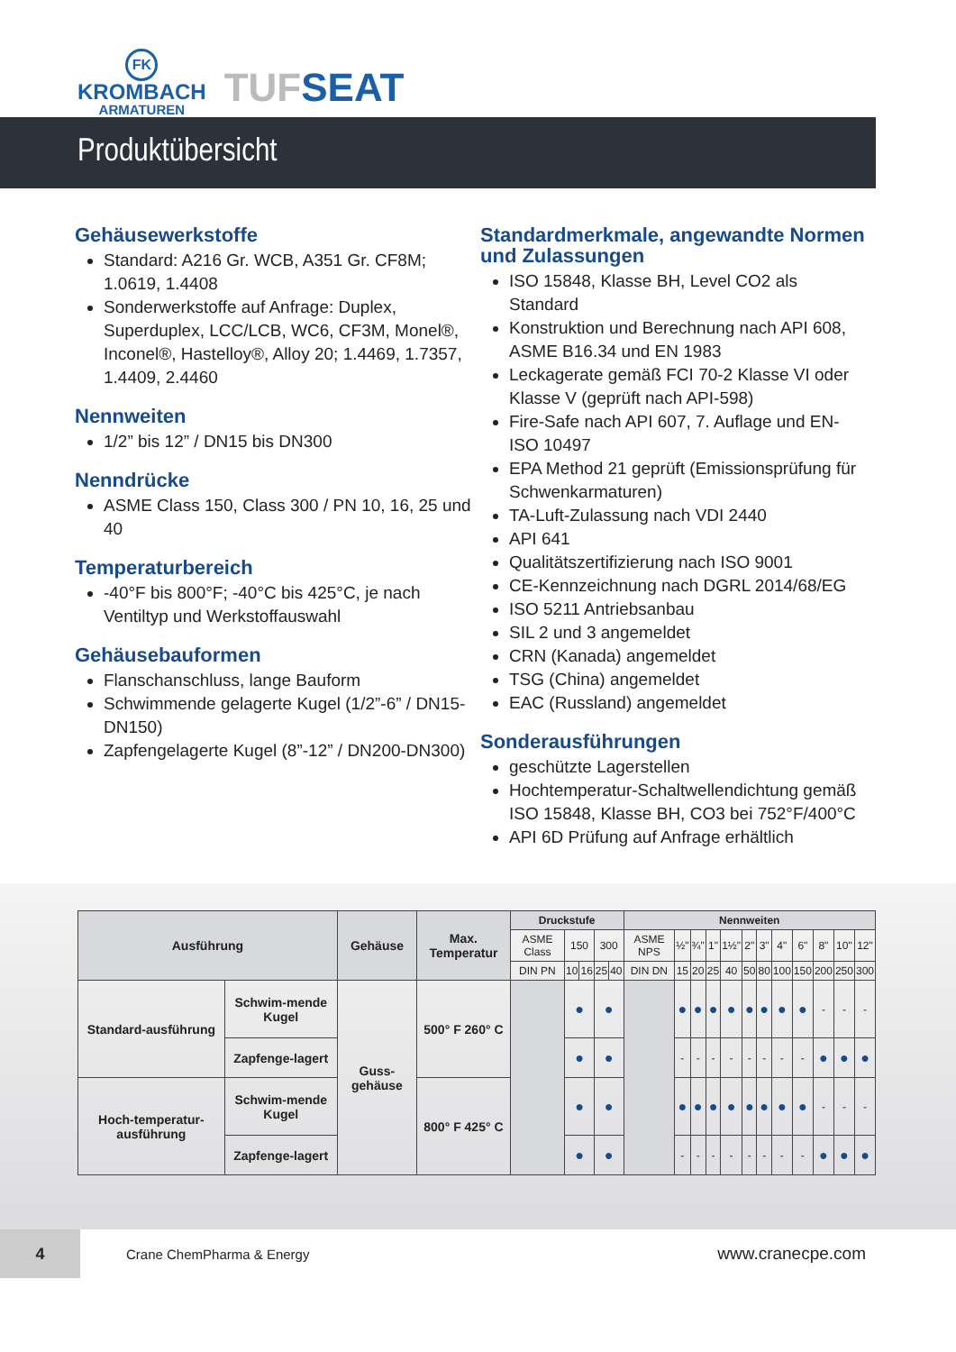FK
KROMBACH
ARMATUREN
TUFSEAT
Produktübersicht
Gehäusewerkstoffe
Standard: A216 Gr. WCB, A351 Gr. CF8M; 1.0619, 1.4408
Sonderwerkstoffe auf Anfrage: Duplex, Superduplex, LCC/LCB, WC6, CF3M, Monel®, Inconel®, Hastelloy®, Alloy 20; 1.4469, 1.7357, 1.4409, 2.4460
Nennweiten
1/2” bis 12” / DN15 bis DN300
Nenndrücke
ASME Class 150, Class 300 / PN 10, 16, 25 und 40
Temperaturbereich
-40°F bis 800°F; -40°C bis 425°C, je nach Ventiltyp und Werkstoffauswahl
Gehäusebauformen
Flanschanschluss, lange Bauform
Schwimmende gelagerte Kugel (1/2”-6” / DN15-DN150)
Zapfengelagerte Kugel (8”-12” / DN200-DN300)
Standardmerkmale, angewandte Normen und Zulassungen
ISO 15848, Klasse BH, Level CO2 als Standard
Konstruktion und Berechnung nach API 608, ASME B16.34 und EN 1983
Leckagerate gemäß FCI 70-2 Klasse VI oder Klasse V (geprüft nach API-598)
Fire-Safe nach API 607, 7. Auflage und EN-ISO 10497
EPA Method 21 geprüft (Emissionsprüfung für Schwenkarmaturen)
TA-Luft-Zulassung nach VDI 2440
API 641
Qualitätszertifizierung nach ISO 9001
CE-Kennzeichnung nach DGRL 2014/68/EG
ISO 5211 Antriebsanbau
SIL 2 und 3 angemeldet
CRN (Kanada) angemeldet
TSG (China) angemeldet
EAC (Russland) angemeldet
Sonderausführungen
geschützte Lagerstellen
Hochtemperatur-Schaltwellendichtung gemäß ISO 15848, Klasse BH, CO3 bei 752°F/400°C
API 6D Prüfung auf Anfrage erhältlich
| Ausführung | | Gehäuse | Max. Temperatur | Druckstufe | | | | | Nennweiten | | | | | | | | | | | |
| --- | --- | --- | --- | --- | --- | --- | --- | --- | --- | --- | --- | --- | --- | --- | --- | --- | --- | --- | --- | --- |
| | | | | ASME Class | 150 | | 300 | | ASME NPS | ½" | ¾" | 1" | 1½" | 2" | 3" | 4" | 6" | 8" | 10" | 12" |
| | | | | DIN PN | 10 | 16 | 25 | 40 | DIN DN | 15 | 20 | 25 | 40 | 50 | 80 | 100 | 150 | 200 | 250 | 300 |
| Standard-ausführung | Schwim-mende Kugel | Guss-gehäuse | 500° F 260° C | | ● | | ● | | | ● | ● | ● | ● | ● | ● | ● | ● | - | - | - |
| | Zapfenge-lagert | | | | ● | | ● | | | - | - | - | - | - | - | - | - | ● | ● | ● |
| Hoch-temperatur-ausführung | Schwim-mende Kugel | | 800° F 425° C | | ● | | ● | | | ● | ● | ● | ● | ● | ● | ● | ● | - | - | - |
| | Zapfenge-lagert | | | | ● | | ● | | | - | - | - | - | - | - | - | - | ● | ● | ● |
4
Crane ChemPharma & Energy
www.cranecpe.com